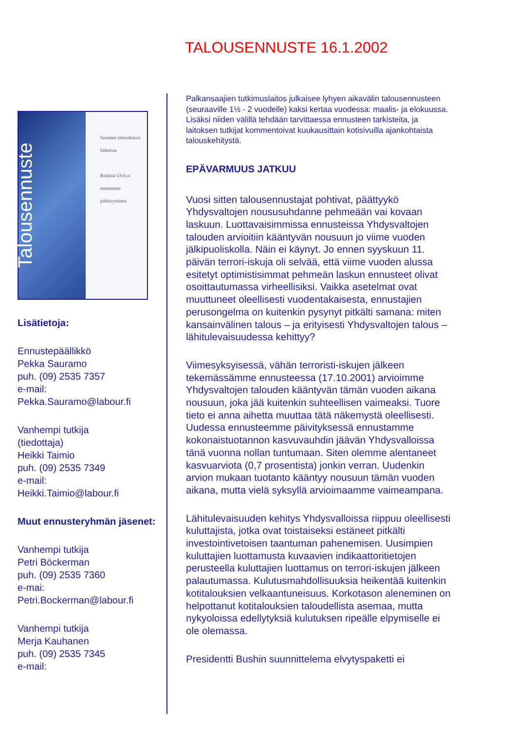TALOUSENNUSTE 16.1.2002
Talousennuste
Suomen talouskasvu hidastuu
Riskinä USA:n taantuman pitkittyminen
Lisätietoja:
Ennustepäällikkö
Pekka Sauramo
puh. (09) 2535 7357
e-mail:
Pekka.Sauramo@labour.fi
Vanhempi tutkija
(tiedottaja)
Heikki Taimio
puh. (09) 2535 7349
e-mail:
Heikki.Taimio@labour.fi
Muut ennusteryhmän jäsenet:
Vanhempi tutkija
Petri Böckerman
puh. (09) 2535 7360
e-mai:
Petri.Bockerman@labour.fi
Vanhempi tutkija
Merja Kauhanen
puh. (09) 2535 7345
e-mail:
Palkansaajien tutkimuslaitos julkaisee lyhyen aikavälin talousennusteen (seuraaville 1½ - 2 vuodelle) kaksi kertaa vuodessa: maalis- ja elokuussa. Lisäksi niiden välillä tehdään tarvittaessa ennusteen tarkisteita, ja laitoksen tutkijat kommentoivat kuukausittain kotisivuilla ajankohtaista talouskehitystä.
EPÄVARMUUS JATKUU
Vuosi sitten talousennustajat pohtivat, päättyykö Yhdysvaltojen noususuhdanne pehmeään vai kovaan laskuun. Luottavaisimmissa ennusteissa Yhdysvaltojen talouden arvioitiin kääntyvän nousuun jo viime vuoden jälkipuoliskolla. Näin ei käynyt. Jo ennen syyskuun 11. päivän terrori-iskuja oli selvää, että viime vuoden alussa esitetyt optimistisimmat pehmeän laskun ennusteet olivat osoittautumassa virheellisiksi. Vaikka asetelmat ovat muuttuneet oleellisesti vuodentakaisesta, ennustajien perusongelma on kuitenkin pysynyt pitkälti samana: miten kansainvälinen talous – ja erityisesti Yhdysvaltojen talous – lähitulevaisuudessa kehittyy?
Viimesyksyisessä, vähän terroristi-iskujen jälkeen tekemässämme ennusteessa (17.10.2001) arvioimme Yhdysvaltojen talouden kääntyvän tämän vuoden aikana nousuun, joka jää kuitenkin suhteellisen vaimeaksi. Tuore tieto ei anna aihetta muuttaa tätä näkemystä oleellisesti. Uudessa ennusteemme päivityksessä ennustamme kokonaistuotannon kasvuvauhdin jäävän Yhdysvalloissa tänä vuonna nollan tuntumaan. Siten olemme alentaneet kasvuarviota (0,7 prosentista) jonkin verran. Uudenkin arvion mukaan tuotanto kääntyy nousuun tämän vuoden aikana, mutta vielä syksyllä arvioimaamme vaimeampana.
Lähitulevaisuuden kehitys Yhdysvalloissa riippuu oleellisesti kuluttajista, jotka ovat toistaiseksi estäneet pitkälti investointivetoisen taantuman pahenemisen. Uusimpien kuluttajien luottamusta kuvaavien indikaattoritietojen perusteella kuluttajien luottamus on terrori-iskujen jälkeen palautumassa. Kulutusmahdollisuuksia heikentää kuitenkin kotitalouksien velkaantuneisuus. Korkotason aleneminen on helpottanut kotitalouksien taloudellista asemaa, mutta nykyoloissa edellytyksiä kulutuksen ripeälle elpymiselle ei ole olemassa.
Presidentti Bushin suunnittelema elvytyspaketti ei